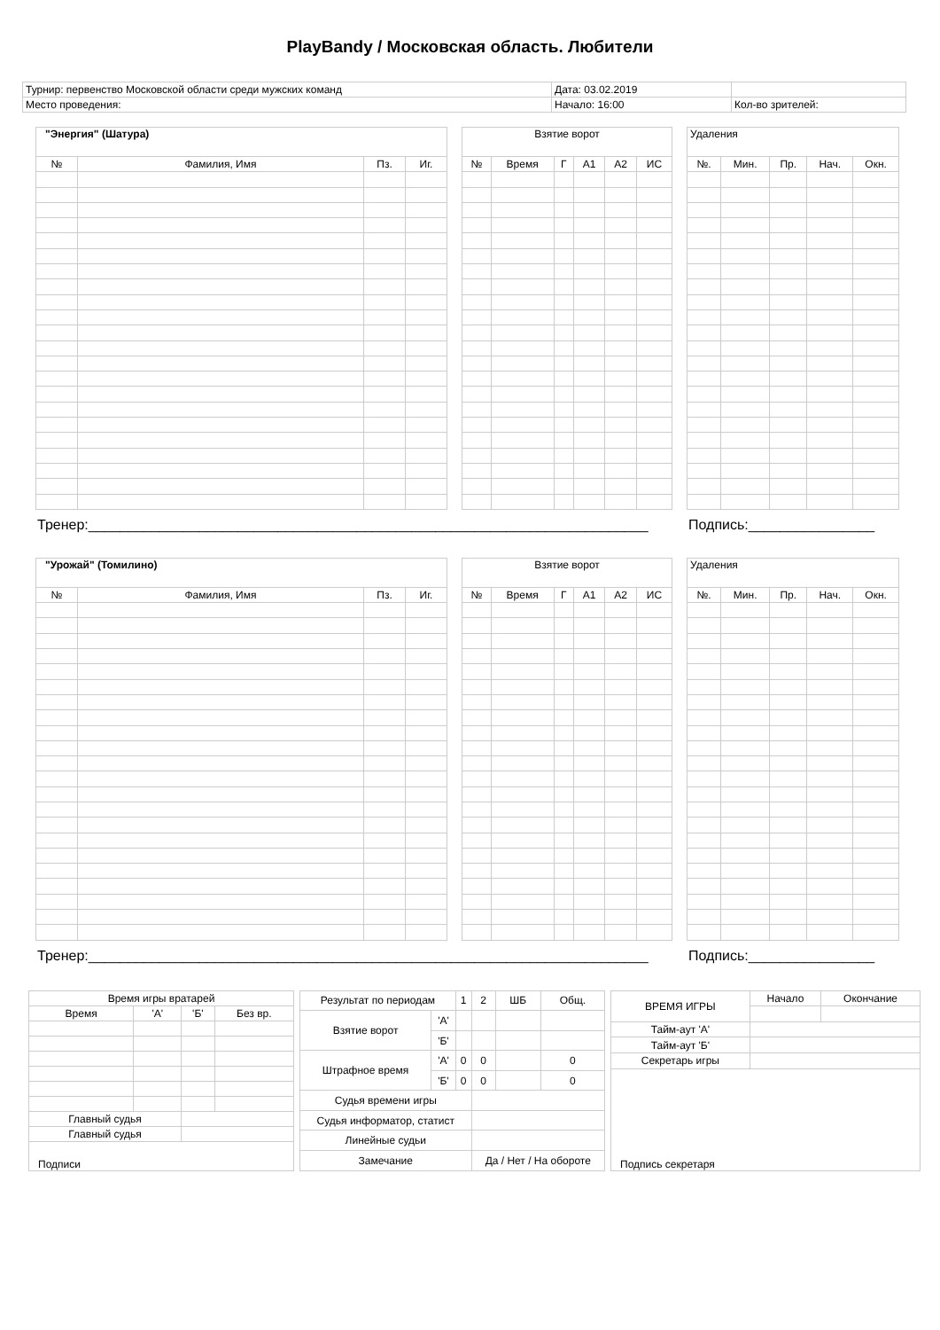PlayBandy / Московская область. Любители
| Турнир: первенство Московской области среди мужских команд | Дата: 03.02.2019 | |
| Место проведения: | Начало: 16:00 | Кол-во зрителей: |
| "Энергия" (Шатура) | | | |
| --- | --- | --- | --- |
| № | Фамилия, Имя | Пз. | Иг. |
| Взятие ворот | | | | | |
| --- | --- | --- | --- | --- | --- |
| № | Время | Г | А1 | А2 | ИС |
| Удаления | | | | |
| --- | --- | --- | --- | --- |
| №. | Мин. | Пр. | Нач. | Окн. |
Тренер:_______________________________________________________________________ Подпись:________________
| "Урожай" (Томилино) | | | |
| --- | --- | --- | --- |
| № | Фамилия, Имя | Пз. | Иг. |
| Взятие ворот | | | | | |
| --- | --- | --- | --- | --- | --- |
| № | Время | Г | А1 | А2 | ИС |
| Удаления | | | | |
| --- | --- | --- | --- | --- |
| №. | Мин. | Пр. | Нач. | Окн. |
Тренер:_______________________________________________________________________ Подпись:________________
| Время игры вратарей | | | |
| Время | 'А' | 'Б' | Без вр. |
| Главный судья | | | |
| Главный судья | | | |
| Подписи | | | |
| Результат по периодам | | 1 | 2 | ШБ | Общ. |
| Взятие ворот | 'А' | | | | |
| | 'Б' | | | | |
| Штрафное время | 'А' | 0 | 0 | | 0 |
| | 'Б' | 0 | 0 | | 0 |
| Судья времени игры | | | | | |
| Судья информатор, статист | | | | | |
| Линейные судьи | | | | | |
| Замечание | | | Да / Нет / На обороте | | |
| ВРЕМЯ ИГРЫ | Начало | Окончание |
| Тайм-аут 'А' | | |
| Тайм-аут 'Б' | | |
| Секретарь игры | | |
| Подпись секретаря | | |